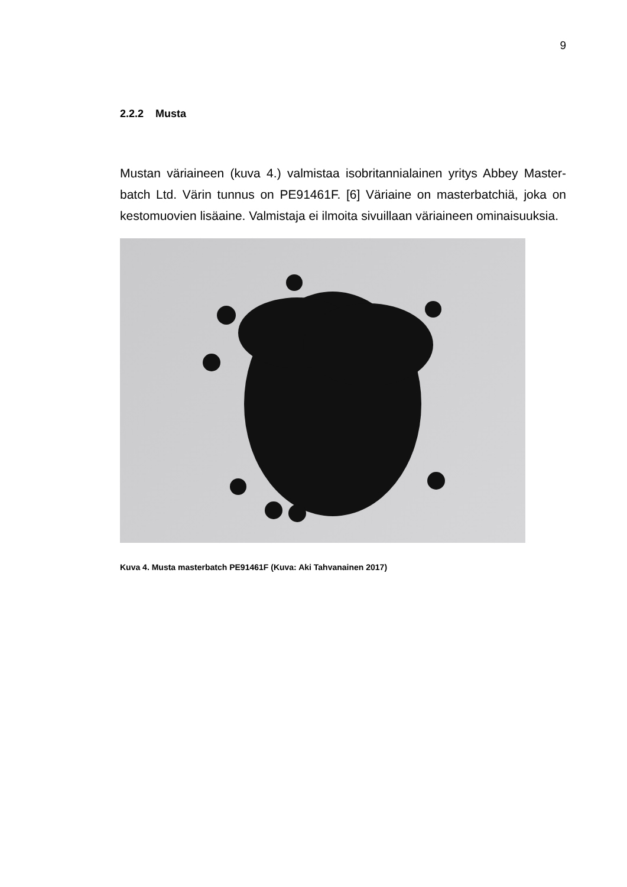9
2.2.2 Musta
Mustan väriaineen (kuva 4.) valmistaa isobritannialainen yritys Abbey Master-batch Ltd. Värin tunnus on PE91461F. [6] Väriaine on masterbatchiä, joka on kestomuovien lisäaine. Valmistaja ei ilmoita sivuillaan väriaineen ominaisuuksia.
Kuva 4. Musta masterbatch PE91461F (Kuva: Aki Tahvanainen 2017)